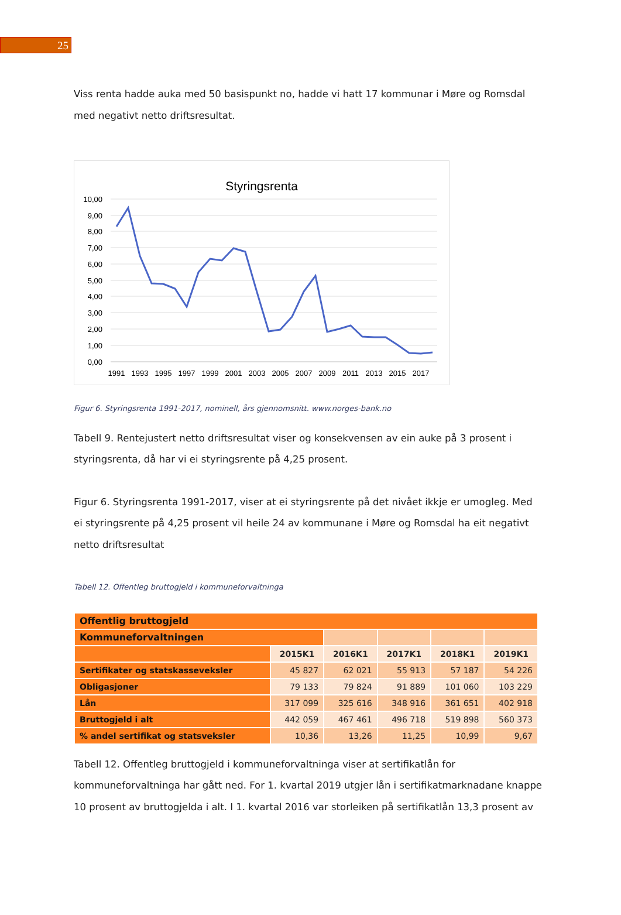25
Viss renta hadde auka med 50 basispunkt no, hadde vi hatt 17 kommunar i Møre og Romsdal med negativt netto driftsresultat.
Styringsrenta
10,00
9,00
8,00
7,00
6,00
5,00
4,00
3,00
2,00
1,00
0,00
1991
1993
1995
1997
1999
2001
2003
2005
2007
2009
2011
2013
2015
2017
Figur 6. Styringsrenta 1991-2017, nominell, års gjennomsnitt. www.norges-bank.no
Tabell 9. Rentejustert netto driftsresultat viser og konsekvensen av ein auke på 3 prosent i styringsrenta, då har vi ei styringsrente på 4,25 prosent.
Figur 6. Styringsrenta 1991-2017, viser at ei styringsrente på det nivået ikkje er umogleg. Med ei styringsrente på 4,25 prosent vil heile 24 av kommunane i Møre og Romsdal ha eit negativt netto driftsresultat
Tabell 12. Offentleg bruttogjeld i kommuneforvaltninga
| Offentlig bruttogjeld | | | | | |
| Kommuneforvaltningen | | | | | |
| | 2015K1 | 2016K1 | 2017K1 | 2018K1 | 2019K1 |
| Sertifikater og statskasseveksler | 45 827 | 62 021 | 55 913 | 57 187 | 54 226 |
| Obligasjoner | 79 133 | 79 824 | 91 889 | 101 060 | 103 229 |
| Lån | 317 099 | 325 616 | 348 916 | 361 651 | 402 918 |
| Bruttogjeld i alt | 442 059 | 467 461 | 496 718 | 519 898 | 560 373 |
| % andel sertifikat og statsveksler | 10,36 | 13,26 | 11,25 | 10,99 | 9,67 |
Tabell 12. Offentleg bruttogjeld i kommuneforvaltninga viser at sertifikatlån for kommuneforvaltninga har gått ned. For 1. kvartal 2019 utgjer lån i sertifikatmarknadane knappe 10 prosent av bruttogjelda i alt. I 1. kvartal 2016 var storleiken på sertifikatlån 13,3 prosent av